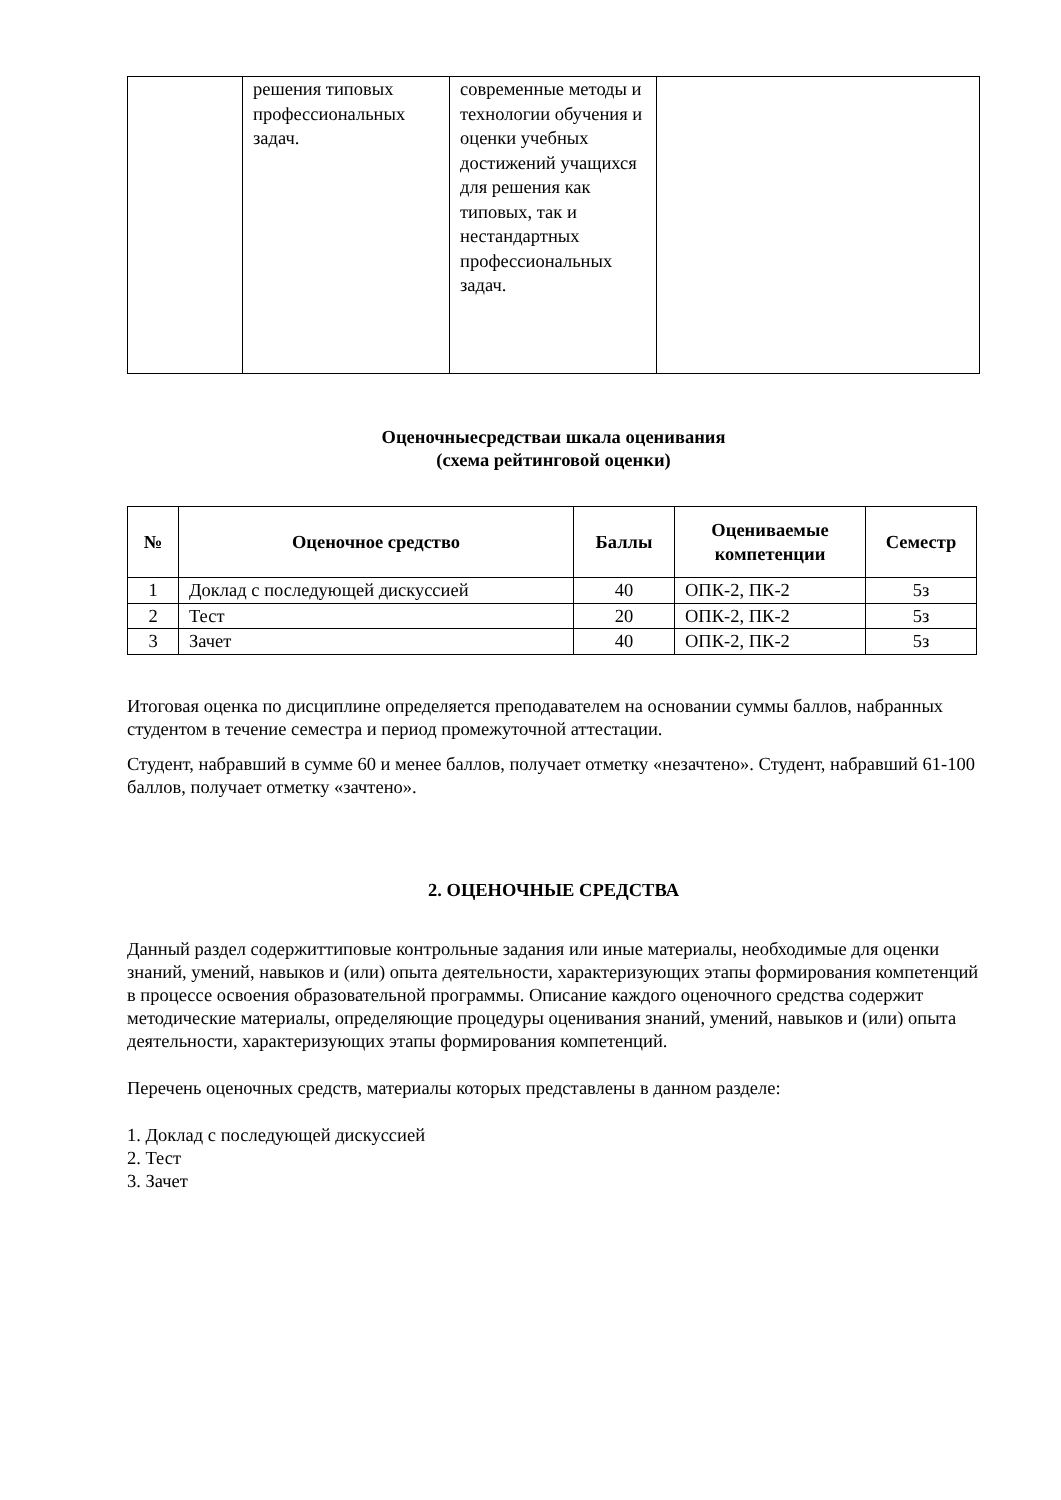| | решения типовых профессиональных задач. | современные методы и технологии обучения и оценки учебных достижений учащихся для решения как типовых, так и нестандартных профессиональных задач. | |
Оценочныесредстваи шкала оценивания
(схема рейтинговой оценки)
| № | Оценочное средство | Баллы | Оцениваемые компетенции | Семестр |
| --- | --- | --- | --- | --- |
| 1 | Доклад с последующей дискуссией | 40 | ОПК-2, ПК-2 | 5з |
| 2 | Тест | 20 | ОПК-2, ПК-2 | 5з |
| 3 | Зачет | 40 | ОПК-2, ПК-2 | 5з |
Итоговая оценка по дисциплине определяется преподавателем на основании суммы баллов, набранных студентом в течение семестра и период промежуточной аттестации.
Студент, набравший в сумме 60 и менее баллов, получает отметку «незачтено». Студент, набравший 61-100 баллов, получает отметку «зачтено».
2. ОЦЕНОЧНЫЕ СРЕДСТВА
Данный раздел содержиттиповые контрольные задания или иные материалы, необходимые для оценки знаний, умений, навыков и (или) опыта деятельности, характеризующих этапы формирования компетенций в процессе освоения образовательной программы. Описание каждого оценочного средства содержит методические материалы, определяющие процедуры оценивания знаний, умений, навыков и (или) опыта деятельности, характеризующих этапы формирования компетенций.
Перечень оценочных средств, материалы которых представлены в данном разделе:
1. Доклад с последующей дискуссией
2. Тест
3. Зачет